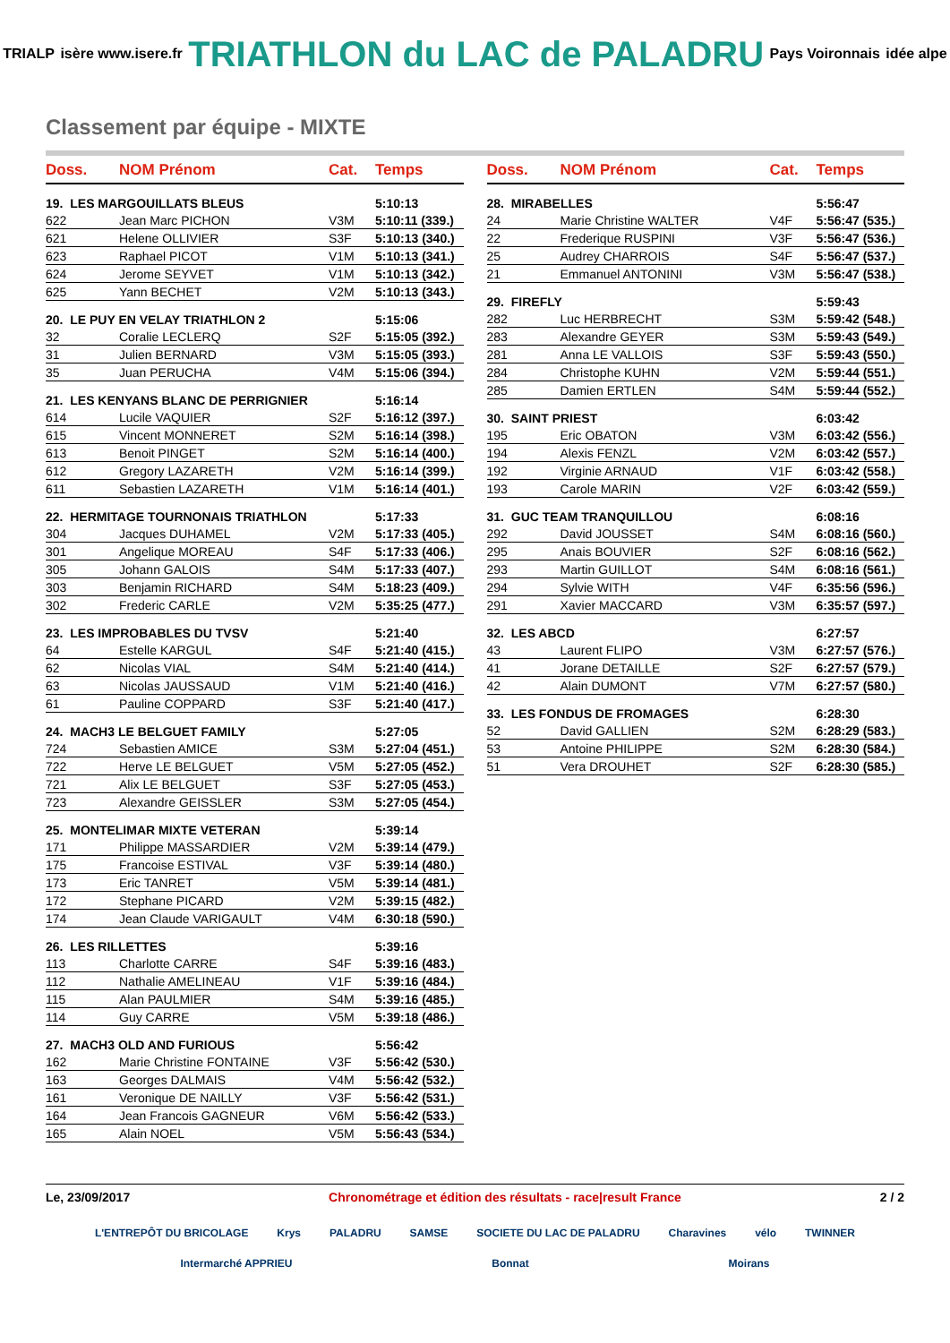TRIALP isère www.isere.fr TRIATHLON du LAC de PALADRU Pays Voironnais idée alpe
Classement par équipe - MIXTE
| Doss. | NOM Prénom | Cat. | Temps |
| --- | --- | --- | --- |
| 19. LES MARGOUILLATS BLEUS | | | 5:10:13 |
| 622 | Jean Marc PICHON | V3M | 5:10:11 (339.) |
| 621 | Helene OLLIVIER | S3F | 5:10:13 (340.) |
| 623 | Raphael PICOT | V1M | 5:10:13 (341.) |
| 624 | Jerome SEYVET | V1M | 5:10:13 (342.) |
| 625 | Yann BECHET | V2M | 5:10:13 (343.) |
| 20. LE PUY EN VELAY TRIATHLON 2 | | | 5:15:06 |
| 32 | Coralie LECLERQ | S2F | 5:15:05 (392.) |
| 31 | Julien BERNARD | V3M | 5:15:05 (393.) |
| 35 | Juan PERUCHA | V4M | 5:15:06 (394.) |
| 21. LES KENYANS BLANC DE PERRIGNIER | | | 5:16:14 |
| 614 | Lucile VAQUIER | S2F | 5:16:12 (397.) |
| 615 | Vincent MONNERET | S2M | 5:16:14 (398.) |
| 613 | Benoit PINGET | S2M | 5:16:14 (400.) |
| 612 | Gregory LAZARETH | V2M | 5:16:14 (399.) |
| 611 | Sebastien LAZARETH | V1M | 5:16:14 (401.) |
| 22. HERMITAGE TOURNONAIS TRIATHLON | | | 5:17:33 |
| 304 | Jacques DUHAMEL | V2M | 5:17:33 (405.) |
| 301 | Angelique MOREAU | S4F | 5:17:33 (406.) |
| 305 | Johann GALOIS | S4M | 5:17:33 (407.) |
| 303 | Benjamin RICHARD | S4M | 5:18:23 (409.) |
| 302 | Frederic CARLE | V2M | 5:35:25 (477.) |
| 23. LES IMPROBABLES DU TVSV | | | 5:21:40 |
| 64 | Estelle KARGUL | S4F | 5:21:40 (415.) |
| 62 | Nicolas VIAL | S4M | 5:21:40 (414.) |
| 63 | Nicolas JAUSSAUD | V1M | 5:21:40 (416.) |
| 61 | Pauline COPPARD | S3F | 5:21:40 (417.) |
| 24. MACH3 LE BELGUET FAMILY | | | 5:27:05 |
| 724 | Sebastien AMICE | S3M | 5:27:04 (451.) |
| 722 | Herve LE BELGUET | V5M | 5:27:05 (452.) |
| 721 | Alix LE BELGUET | S3F | 5:27:05 (453.) |
| 723 | Alexandre GEISSLER | S3M | 5:27:05 (454.) |
| 25. MONTELIMAR MIXTE VETERAN | | | 5:39:14 |
| 171 | Philippe MASSARDIER | V2M | 5:39:14 (479.) |
| 175 | Francoise ESTIVAL | V3F | 5:39:14 (480.) |
| 173 | Eric TANRET | V5M | 5:39:14 (481.) |
| 172 | Stephane PICARD | V2M | 5:39:15 (482.) |
| 174 | Jean Claude VARIGAULT | V4M | 6:30:18 (590.) |
| 26. LES RILLETTES | | | 5:39:16 |
| 113 | Charlotte CARRE | S4F | 5:39:16 (483.) |
| 112 | Nathalie AMELINEAU | V1F | 5:39:16 (484.) |
| 115 | Alan PAULMIER | S4M | 5:39:16 (485.) |
| 114 | Guy CARRE | V5M | 5:39:18 (486.) |
| 27. MACH3 OLD AND FURIOUS | | | 5:56:42 |
| 162 | Marie Christine FONTAINE | V3F | 5:56:42 (530.) |
| 163 | Georges DALMAIS | V4M | 5:56:42 (532.) |
| 161 | Veronique DE NAILLY | V3F | 5:56:42 (531.) |
| 164 | Jean Francois GAGNEUR | V6M | 5:56:42 (533.) |
| 165 | Alain NOEL | V5M | 5:56:43 (534.) |
| Doss. | NOM Prénom | Cat. | Temps |
| --- | --- | --- | --- |
| 28. MIRABELLES | | | 5:56:47 |
| 24 | Marie Christine WALTER | V4F | 5:56:47 (535.) |
| 22 | Frederique RUSPINI | V3F | 5:56:47 (536.) |
| 25 | Audrey CHARROIS | S4F | 5:56:47 (537.) |
| 21 | Emmanuel ANTONINI | V3M | 5:56:47 (538.) |
| 29. FIREFLY | | | 5:59:43 |
| 282 | Luc HERBRECHT | S3M | 5:59:42 (548.) |
| 283 | Alexandre GEYER | S3M | 5:59:43 (549.) |
| 281 | Anna LE VALLOIS | S3F | 5:59:43 (550.) |
| 284 | Christophe KUHN | V2M | 5:59:44 (551.) |
| 285 | Damien ERTLEN | S4M | 5:59:44 (552.) |
| 30. SAINT PRIEST | | | 6:03:42 |
| 195 | Eric OBATON | V3M | 6:03:42 (556.) |
| 194 | Alexis FENZL | V2M | 6:03:42 (557.) |
| 192 | Virginie ARNAUD | V1F | 6:03:42 (558.) |
| 193 | Carole MARIN | V2F | 6:03:42 (559.) |
| 31. GUC TEAM TRANQUILLOU | | | 6:08:16 |
| 292 | David JOUSSET | S4M | 6:08:16 (560.) |
| 295 | Anais BOUVIER | S2F | 6:08:16 (562.) |
| 293 | Martin GUILLOT | S4M | 6:08:16 (561.) |
| 294 | Sylvie WITH | V4F | 6:35:56 (596.) |
| 291 | Xavier MACCARD | V3M | 6:35:57 (597.) |
| 32. LES ABCD | | | 6:27:57 |
| 43 | Laurent FLIPO | V3M | 6:27:57 (576.) |
| 41 | Jorane DETAILLE | S2F | 6:27:57 (579.) |
| 42 | Alain DUMONT | V7M | 6:27:57 (580.) |
| 33. LES FONDUS DE FROMAGES | | | 6:28:30 |
| 52 | David GALLIEN | S2M | 6:28:29 (583.) |
| 53 | Antoine PHILIPPE | S2M | 6:28:30 (584.) |
| 51 | Vera DROUHET | S2F | 6:28:30 (585.) |
Le, 23/09/2017 Chronométrage et édition des résultats - race|result France 2 / 2
L'ENTREPÔT DU BRICOLAGE Krys PALADRU SAMSE SOCIETE DU LAC DE PALADRU Charavines vélo TWINNER Intermarché APPRIEU Bonnat Moirans